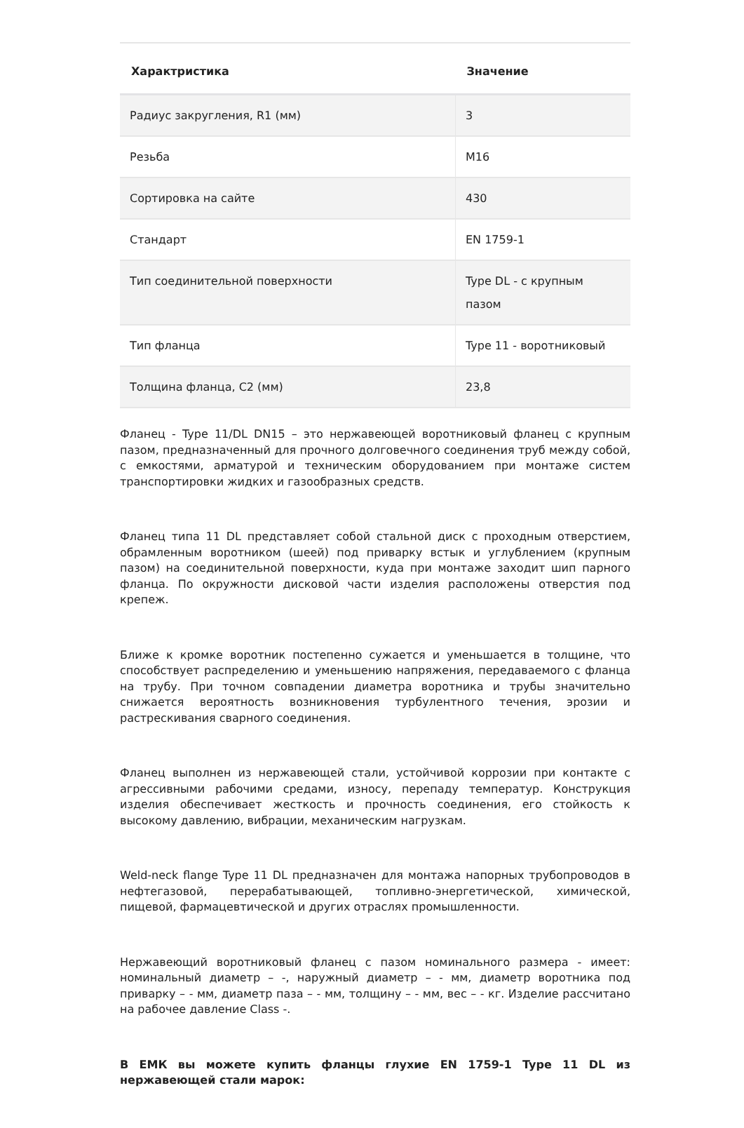| Характристика | Значение |
| --- | --- |
| Радиус закругления, R1 (мм) | 3 |
| Резьба | M16 |
| Сортировка на сайте | 430 |
| Стандарт | EN 1759-1 |
| Тип соединительной поверхности | Type DL - с крупным пазом |
| Тип фланца | Type 11 - воротниковый |
| Толщина фланца, C2 (мм) | 23,8 |
Фланец - Type 11/DL DN15 – это нержавеющей воротниковый фланец с крупным пазом, предназначенный для прочного долговечного соединения труб между собой, с емкостями, арматурой и техническим оборудованием при монтаже систем транспортировки жидких и газообразных средств.
Фланец типа 11 DL представляет собой стальной диск с проходным отверстием, обрамленным воротником (шеей) под приварку встык и углублением (крупным пазом) на соединительной поверхности, куда при монтаже заходит шип парного фланца. По окружности дисковой части изделия расположены отверстия под крепеж.
Ближе к кромке воротник постепенно сужается и уменьшается в толщине, что способствует распределению и уменьшению напряжения, передаваемого с фланца на трубу. При точном совпадении диаметра воротника и трубы значительно снижается вероятность возникновения турбулентного течения, эрозии и растрескивания сварного соединения.
Фланец выполнен из нержавеющей стали, устойчивой коррозии при контакте с агрессивными рабочими средами, износу, перепаду температур. Конструкция изделия обеспечивает жесткость и прочность соединения, его стойкость к высокому давлению, вибрации, механическим нагрузкам.
Weld-neck flange Type 11 DL предназначен для монтажа напорных трубопроводов в нефтегазовой, перерабатывающей, топливно-энергетической, химической, пищевой, фармацевтической и других отраслях промышленности.
Нержавеющий воротниковый фланец с пазом номинального размера - имеет: номинальный диаметр – -, наружный диаметр – - мм, диаметр воротника под приварку – - мм, диаметр паза – - мм, толщину – - мм, вес – - кг. Изделие рассчитано на рабочее давление Class -.
В ЕМК вы можете купить фланцы глухие EN 1759-1 Type 11 DL из нержавеющей стали марок: